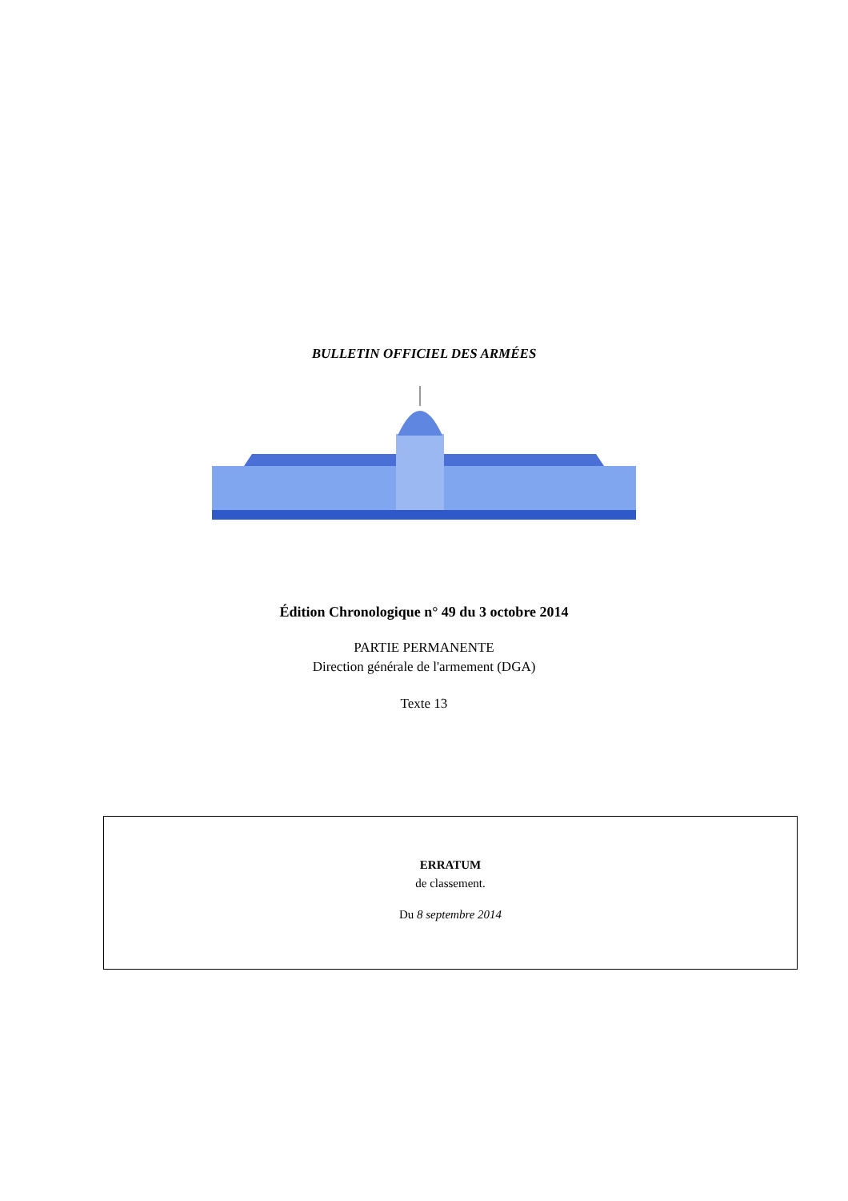BULLETIN OFFICIEL DES ARMÉES
Édition Chronologique n° 49 du 3 octobre 2014
PARTIE PERMANENTE
Direction générale de l'armement (DGA)
Texte 13
ERRATUM
de classement.
Du 8 septembre 2014